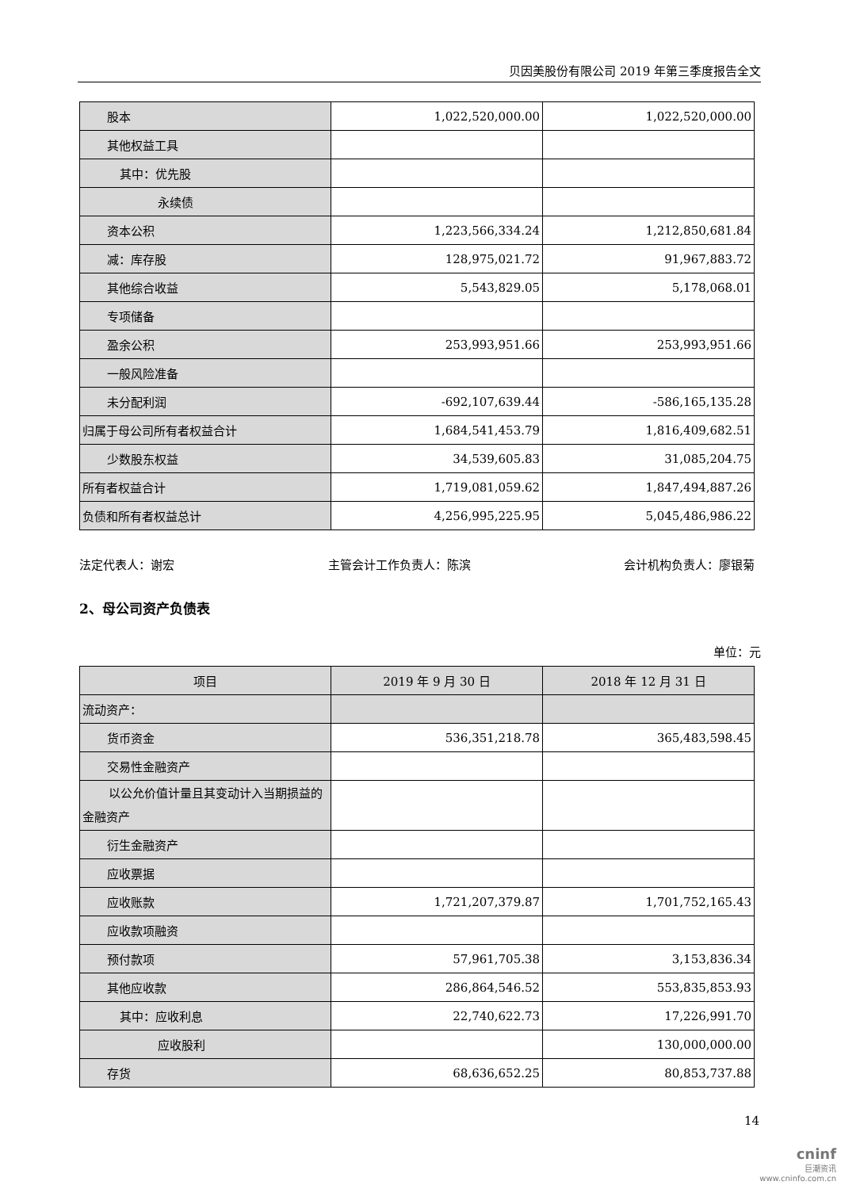贝因美股份有限公司 2019 年第三季度报告全文
| 股本 | 1,022,520,000.00 | 1,022,520,000.00 |
| 其他权益工具 | | |
| 其中：优先股 | | |
| 永续债 | | |
| 资本公积 | 1,223,566,334.24 | 1,212,850,681.84 |
| 减：库存股 | 128,975,021.72 | 91,967,883.72 |
| 其他综合收益 | 5,543,829.05 | 5,178,068.01 |
| 专项储备 | | |
| 盈余公积 | 253,993,951.66 | 253,993,951.66 |
| 一般风险准备 | | |
| 未分配利润 | -692,107,639.44 | -586,165,135.28 |
| 归属于母公司所有者权益合计 | 1,684,541,453.79 | 1,816,409,682.51 |
| 少数股东权益 | 34,539,605.83 | 31,085,204.75 |
| 所有者权益合计 | 1,719,081,059.62 | 1,847,494,887.26 |
| 负债和所有者权益总计 | 4,256,995,225.95 | 5,045,486,986.22 |
法定代表人：谢宏 主管会计工作负责人：陈滨 会计机构负责人：廖银菊
2、母公司资产负债表
单位：元
| 项目 | 2019 年 9 月 30 日 | 2018 年 12 月 31 日 |
| --- | --- | --- |
| 流动资产： | | |
| 货币资金 | 536,351,218.78 | 365,483,598.45 |
| 交易性金融资产 | | |
| 以公允价值计量且其变动计入当期损益的金融资产 | | |
| 衍生金融资产 | | |
| 应收票据 | | |
| 应收账款 | 1,721,207,379.87 | 1,701,752,165.43 |
| 应收款项融资 | | |
| 预付款项 | 57,961,705.38 | 3,153,836.34 |
| 其他应收款 | 286,864,546.52 | 553,835,853.93 |
| 其中：应收利息 | 22,740,622.73 | 17,226,991.70 |
| 应收股利 | | 130,000,000.00 |
| 存货 | 68,636,652.25 | 80,853,737.88 |
14
cninf
巨潮资讯
www.cninfo.com.cn